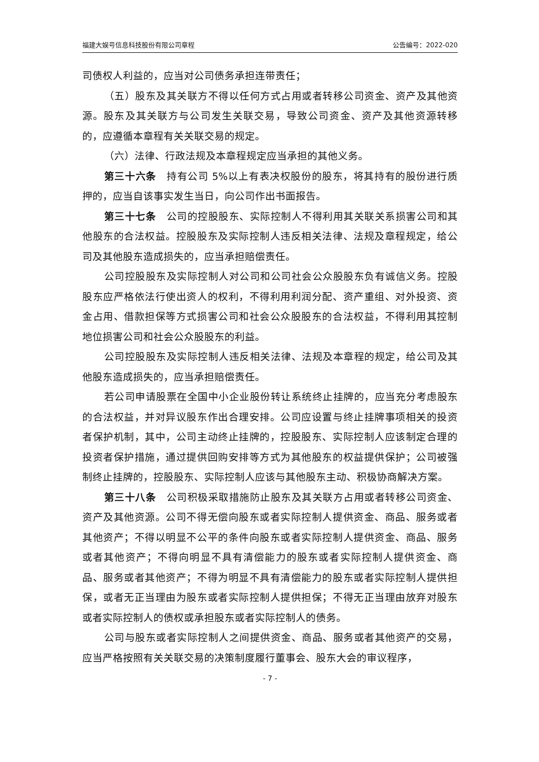福建大娱号信息科技股份有限公司章程 公告编号：2022-020
司债权人利益的，应当对公司债务承担连带责任；
（五）股东及其关联方不得以任何方式占用或者转移公司资金、资产及其他资源。股东及其关联方与公司发生关联交易，导致公司资金、资产及其他资源转移的，应遵循本章程有关关联交易的规定。
（六）法律、行政法规及本章程规定应当承担的其他义务。
第三十六条　持有公司 5%以上有表决权股份的股东，将其持有的股份进行质押的，应当自该事实发生当日，向公司作出书面报告。
第三十七条　公司的控股股东、实际控制人不得利用其关联关系损害公司和其他股东的合法权益。控股股东及实际控制人违反相关法律、法规及章程规定，给公司及其他股东造成损失的，应当承担赔偿责任。
公司控股股东及实际控制人对公司和公司社会公众股股东负有诚信义务。控股股东应严格依法行使出资人的权利，不得利用利润分配、资产重组、对外投资、资金占用、借款担保等方式损害公司和社会公众股股东的合法权益，不得利用其控制地位损害公司和社会公众股股东的利益。
公司控股股东及实际控制人违反相关法律、法规及本章程的规定，给公司及其他股东造成损失的，应当承担赔偿责任。
若公司申请股票在全国中小企业股份转让系统终止挂牌的，应当充分考虑股东的合法权益，并对异议股东作出合理安排。公司应设置与终止挂牌事项相关的投资者保护机制，其中，公司主动终止挂牌的，控股股东、实际控制人应该制定合理的投资者保护措施，通过提供回购安排等方式为其他股东的权益提供保护；公司被强制终止挂牌的，控股股东、实际控制人应该与其他股东主动、积极协商解决方案。
第三十八条　公司积极采取措施防止股东及其关联方占用或者转移公司资金、资产及其他资源。公司不得无偿向股东或者实际控制人提供资金、商品、服务或者其他资产；不得以明显不公平的条件向股东或者实际控制人提供资金、商品、服务或者其他资产；不得向明显不具有清偿能力的股东或者实际控制人提供资金、商品、服务或者其他资产；不得为明显不具有清偿能力的股东或者实际控制人提供担保，或者无正当理由为股东或者实际控制人提供担保；不得无正当理由放弃对股东或者实际控制人的债权或承担股东或者实际控制人的债务。
公司与股东或者实际控制人之间提供资金、商品、服务或者其他资产的交易，应当严格按照有关关联交易的决策制度履行董事会、股东大会的审议程序，
- 7 -